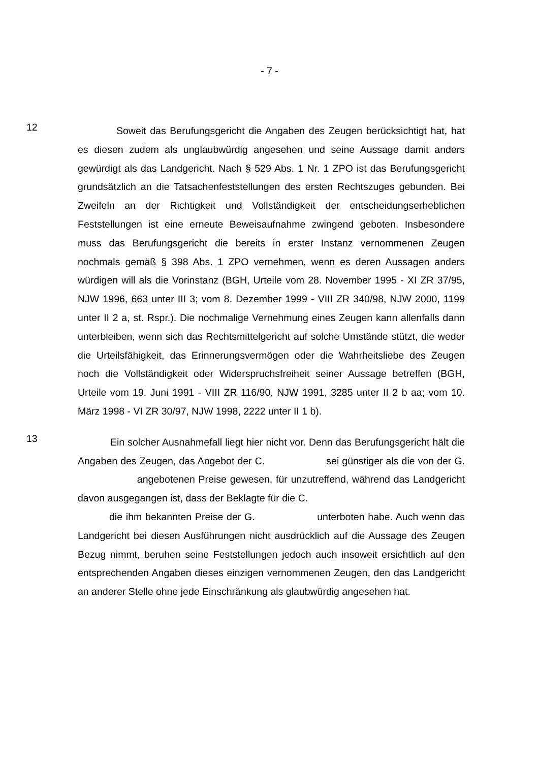- 7 -
12
Soweit das Berufungsgericht die Angaben des Zeugen berücksichtigt hat, hat es diesen zudem als unglaubwürdig angesehen und seine Aussage damit anders gewürdigt als das Landgericht. Nach § 529 Abs. 1 Nr. 1 ZPO ist das Berufungsgericht grundsätzlich an die Tatsachenfeststellungen des ersten Rechtszuges gebunden. Bei Zweifeln an der Richtigkeit und Vollständigkeit der entscheidungserheblichen Feststellungen ist eine erneute Beweisaufnahme zwingend geboten. Insbesondere muss das Berufungsgericht die bereits in erster Instanz vernommenen Zeugen nochmals gemäß § 398 Abs. 1 ZPO vernehmen, wenn es deren Aussagen anders würdigen will als die Vorinstanz (BGH, Urteile vom 28. November 1995 - XI ZR 37/95, NJW 1996, 663 unter III 3; vom 8. Dezember 1999 - VIII ZR 340/98, NJW 2000, 1199 unter II 2 a, st. Rspr.). Die nochmalige Vernehmung eines Zeugen kann allenfalls dann unterbleiben, wenn sich das Rechtsmittelgericht auf solche Umstände stützt, die weder die Urteilsfähigkeit, das Erinnerungsvermögen oder die Wahrheitsliebe des Zeugen noch die Vollständigkeit oder Widerspruchsfreiheit seiner Aussage betreffen (BGH, Urteile vom 19. Juni 1991 - VIII ZR 116/90, NJW 1991, 3285 unter II 2 b aa; vom 10. März 1998 - VI ZR 30/97, NJW 1998, 2222 unter II 1 b).
13
Ein solcher Ausnahmefall liegt hier nicht vor. Denn das Berufungsgericht hält die Angaben des Zeugen, das Angebot der C. sei günstiger als die von der G. angebotenen Preise gewesen, für unzutreffend, während das Landgericht davon ausgegangen ist, dass der Beklagte für die C.
die ihm bekannten Preise der G. unterboten habe. Auch wenn das Landgericht bei diesen Ausführungen nicht ausdrücklich auf die Aussage des Zeugen Bezug nimmt, beruhen seine Feststellungen jedoch auch insoweit ersichtlich auf den entsprechenden Angaben dieses einzigen vernommenen Zeugen, den das Landgericht an anderer Stelle ohne jede Einschränkung als glaubwürdig angesehen hat.